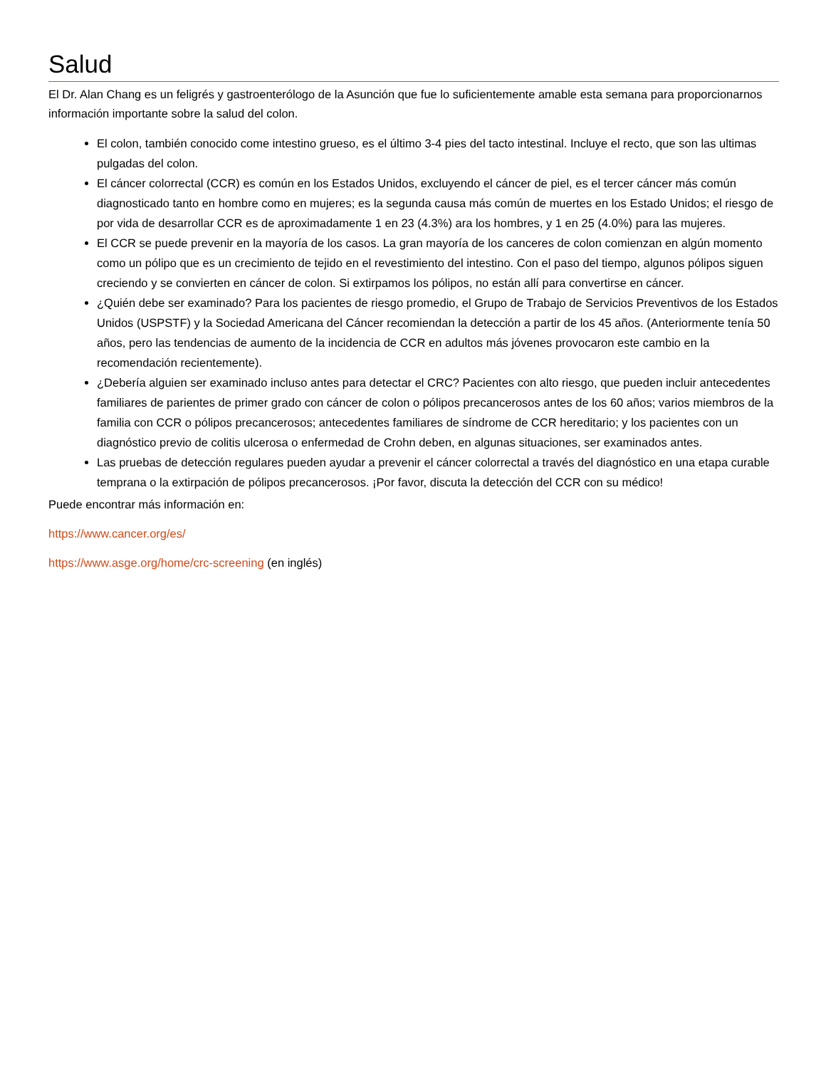Salud
El Dr. Alan Chang es un feligrés y gastroenterólogo de la Asunción que fue lo suficientemente amable esta semana para proporcionarnos información importante sobre la salud del colon.
El colon, también conocido come intestino grueso, es el último 3-4 pies del tacto intestinal. Incluye el recto, que son las ultimas pulgadas del colon.
El cáncer colorrectal (CCR) es común en los Estados Unidos, excluyendo el cáncer de piel, es el tercer cáncer más común diagnosticado tanto en hombre como en mujeres; es la segunda causa más común de muertes en los Estado Unidos; el riesgo de por vida de desarrollar CCR es de aproximadamente 1 en 23 (4.3%) ara los hombres, y 1 en 25 (4.0%) para las mujeres.
El CCR se puede prevenir en la mayoría de los casos. La gran mayoría de los canceres de colon comienzan en algún momento como un pólipo que es un crecimiento de tejido en el revestimiento del intestino. Con el paso del tiempo, algunos pólipos siguen creciendo y se convierten en cáncer de colon. Si extirpamos los pólipos, no están allí para convertirse en cáncer.
¿Quién debe ser examinado? Para los pacientes de riesgo promedio, el Grupo de Trabajo de Servicios Preventivos de los Estados Unidos (USPSTF) y la Sociedad Americana del Cáncer recomiendan la detección a partir de los 45 años. (Anteriormente tenía 50 años, pero las tendencias de aumento de la incidencia de CCR en adultos más jóvenes provocaron este cambio en la recomendación recientemente).
¿Debería alguien ser examinado incluso antes para detectar el CRC? Pacientes con alto riesgo, que pueden incluir antecedentes familiares de parientes de primer grado con cáncer de colon o pólipos precancerosos antes de los 60 años; varios miembros de la familia con CCR o pólipos precancerosos; antecedentes familiares de síndrome de CCR hereditario; y los pacientes con un diagnóstico previo de colitis ulcerosa o enfermedad de Crohn deben, en algunas situaciones, ser examinados antes.
Las pruebas de detección regulares pueden ayudar a prevenir el cáncer colorrectal a través del diagnóstico en una etapa curable temprana o la extirpación de pólipos precancerosos. ¡Por favor, discuta la detección del CCR con su médico!
Puede encontrar más información en:
https://www.cancer.org/es/
https://www.asge.org/home/crc-screening (en inglés)